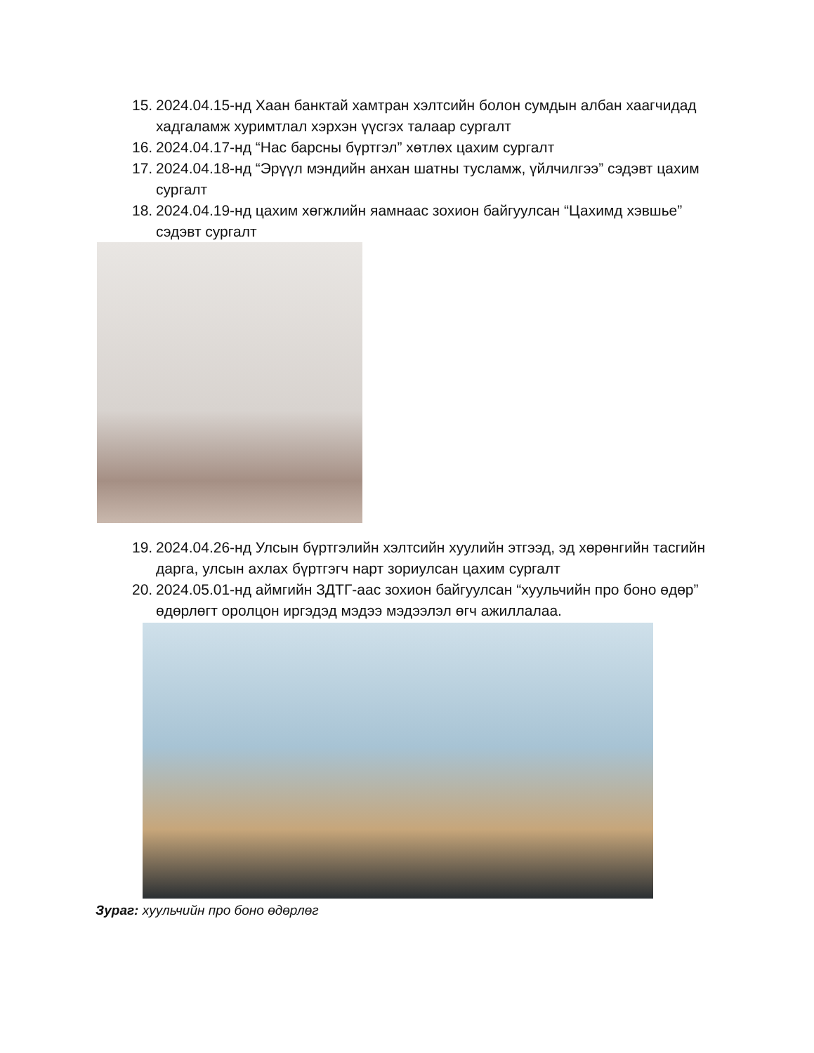15. 2024.04.15-нд Хаан банктай хамтран хэлтсийн болон сумдын албан хаагчидад хадгаламж хуримтлал хэрхэн үүсгэх талаар сургалт
16. 2024.04.17-нд “Нас барсны бүртгэл” хөтлөх цахим сургалт
17. 2024.04.18-нд “Эрүүл мэндийн анхан шатны тусламж, үйлчилгээ” сэдэвт цахим сургалт
18. 2024.04.19-нд цахим хөгжлийн яамнаас зохион байгуулсан “Цахимд хэвшье” сэдэвт сургалт
19. 2024.04.26-нд Улсын бүртгэлийн хэлтсийн хуулийн этгээд, эд хөрөнгийн тасгийн дарга, улсын ахлах бүртгэгч нарт зориулсан цахим сургалт
20. 2024.05.01-нд аймгийн ЗДТГ-аас зохион байгуулсан “хуульчийн про боно өдөр” өдөрлөгт оролцон иргэдэд мэдээ мэдээлэл өгч ажиллалаа.
Зураг: хуульчийн про боно өдөрлөг